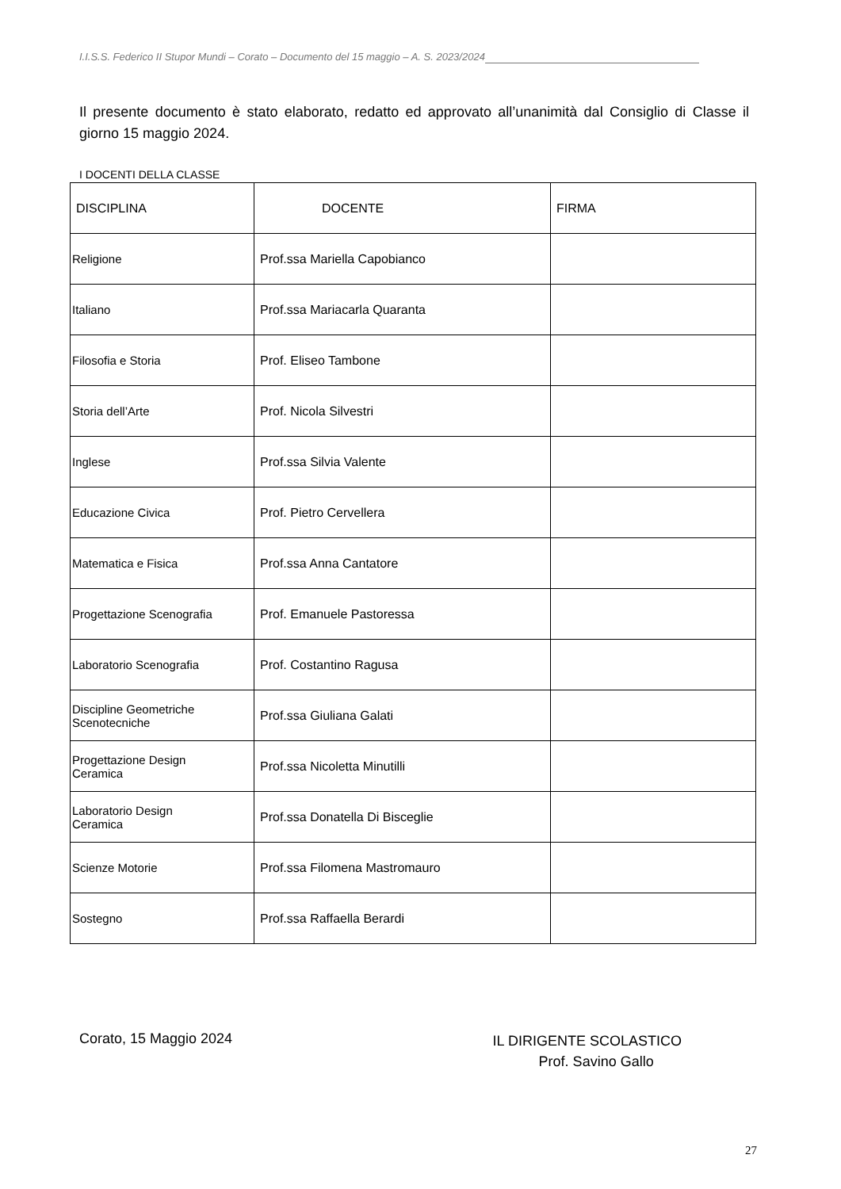I.I.S.S. Federico II Stupor Mundi – Corato – Documento del 15 maggio – A. S. 2023/2024
Il presente documento è stato elaborato, redatto ed approvato all’unanimità dal Consiglio di Classe il giorno 15 maggio 2024.
I DOCENTI DELLA CLASSE
| DISCIPLINA | DOCENTE | FIRMA |
| --- | --- | --- |
| Religione | Prof.ssa Mariella Capobianco | |
| Italiano | Prof.ssa Mariacarla Quaranta | |
| Filosofia e Storia | Prof. Eliseo Tambone | |
| Storia dell’Arte | Prof. Nicola Silvestri | |
| Inglese | Prof.ssa Silvia Valente | |
| Educazione Civica | Prof. Pietro Cervellera | |
| Matematica e Fisica | Prof.ssa Anna Cantatore | |
| Progettazione Scenografia | Prof. Emanuele Pastoressa | |
| Laboratorio Scenografia | Prof. Costantino Ragusa | |
| Discipline Geometriche Scenotecniche | Prof.ssa Giuliana Galati | |
| Progettazione Design Ceramica | Prof.ssa Nicoletta Minutilli | |
| Laboratorio Design Ceramica | Prof.ssa Donatella Di Bisceglie | |
| Scienze Motorie | Prof.ssa Filomena Mastromauro | |
| Sostegno | Prof.ssa Raffaella Berardi | |
Corato, 15 Maggio 2024
IL DIRIGENTE SCOLASTICO
Prof. Savino Gallo
27